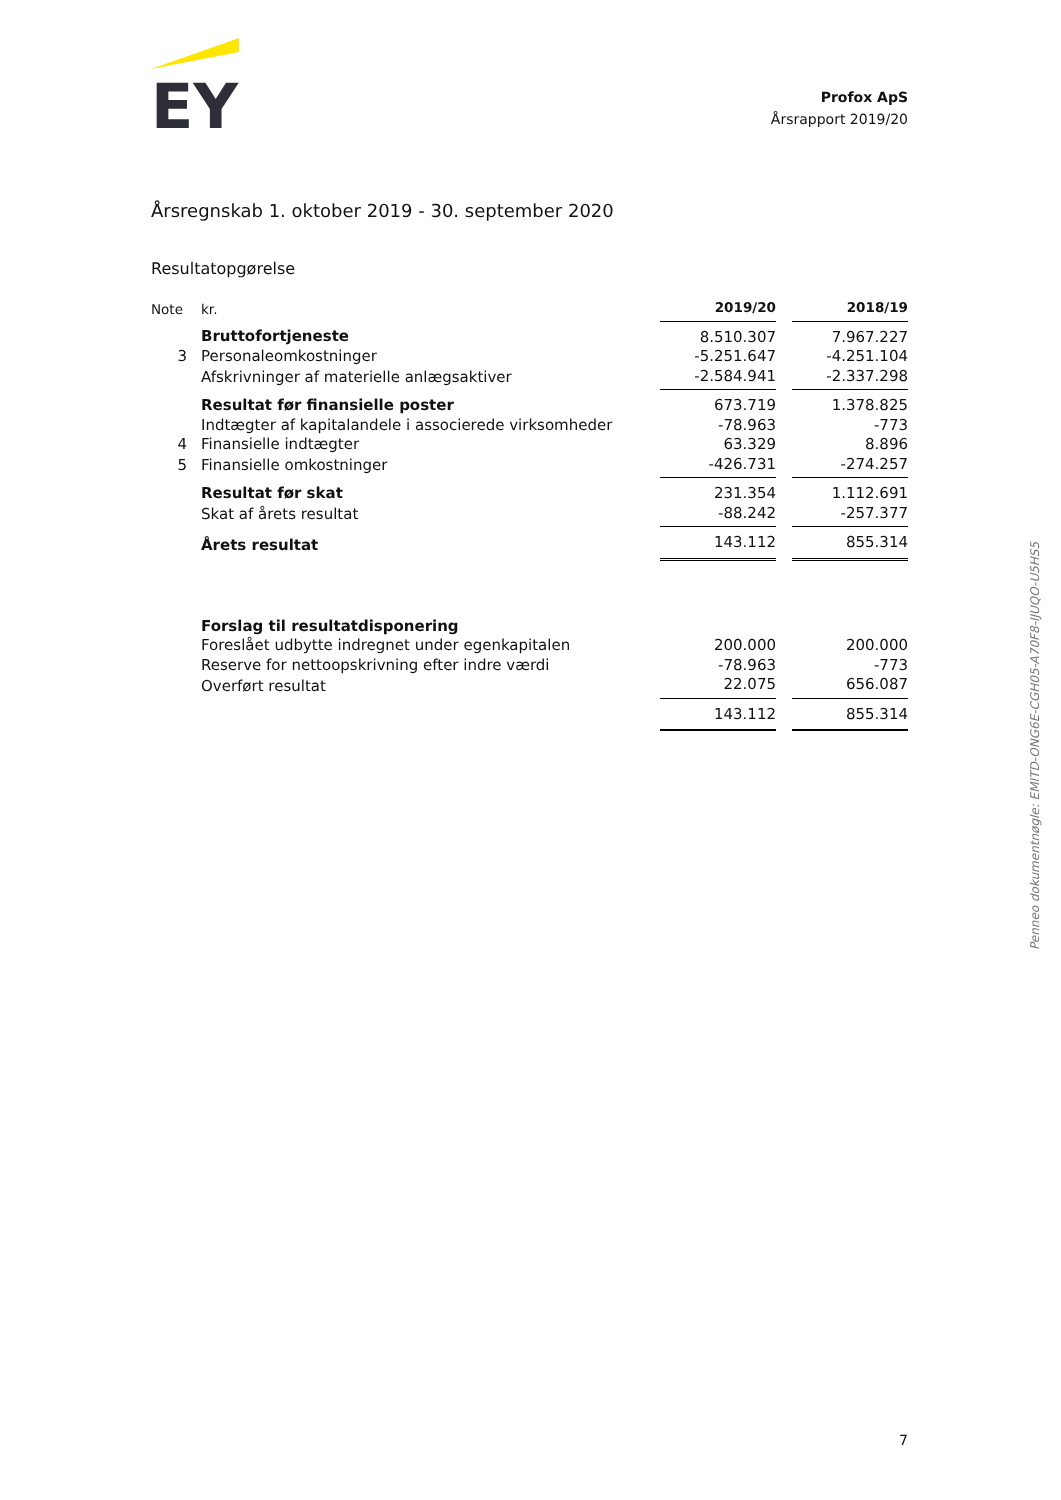EY
Profox ApS
Årsrapport 2019/20
Årsregnskab 1. oktober 2019 - 30. september 2020
Resultatopgørelse
| Note | kr. | 2019/20 | | 2018/19 |
| | Bruttofortjeneste | 8.510.307 | | 7.967.227 |
| 3 | Personaleomkostninger | -5.251.647 | | -4.251.104 |
| | Afskrivninger af materielle anlægsaktiver | -2.584.941 | | -2.337.298 |
| | Resultat før finansielle poster | 673.719 | | 1.378.825 |
| | Indtægter af kapitalandele i associerede virksomheder | -78.963 | | -773 |
| 4 | Finansielle indtægter | 63.329 | | 8.896 |
| 5 | Finansielle omkostninger | -426.731 | | -274.257 |
| | Resultat før skat | 231.354 | | 1.112.691 |
| | Skat af årets resultat | -88.242 | | -257.377 |
| | Årets resultat | 143.112 | | 855.314 |
| | Forslag til resultatdisponering | | | |
| | Foreslået udbytte indregnet under egenkapitalen | 200.000 | | 200.000 |
| | Reserve for nettoopskrivning efter indre værdi | -78.963 | | -773 |
| | Overført resultat | 22.075 | | 656.087 |
| | | 143.112 | | 855.314 |
Penneo dokumentnøgle: EMITD-ONG6E-CGH05-A70F8-IJUQO-U5HS5
7